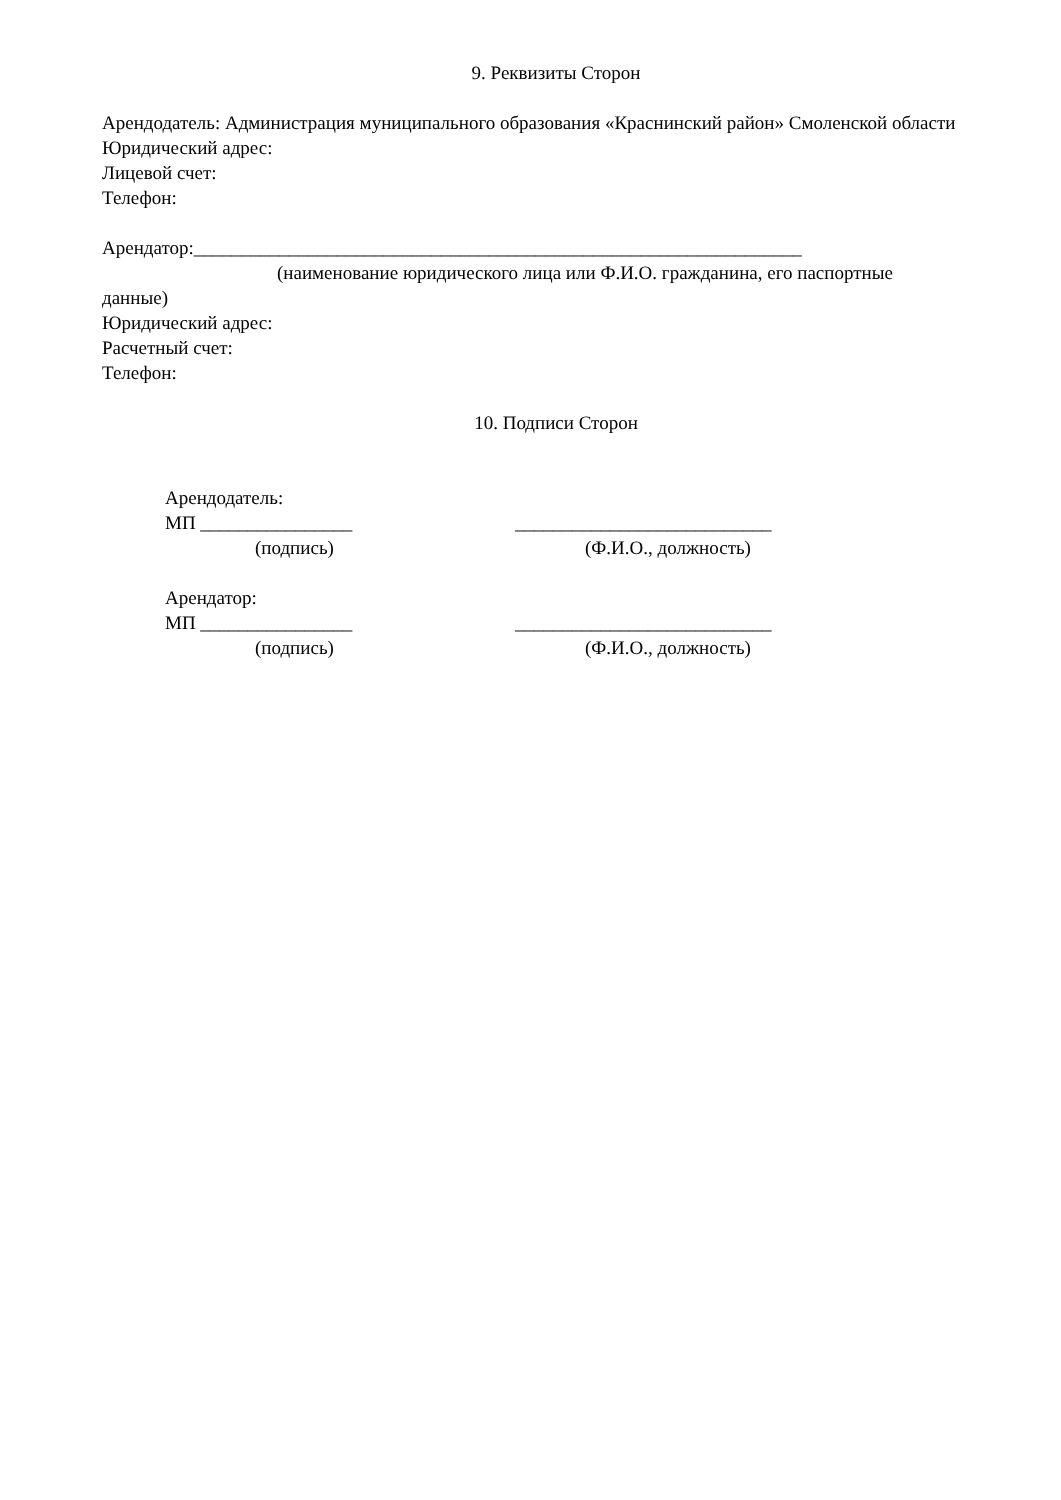9. Реквизиты Сторон
Арендодатель: Администрация муниципального образования «Краснинский район» Смоленской области
Юридический адрес:
Лицевой счет:
Телефон:
Арендатор:________________________________________________________________
(наименование юридического лица или Ф.И.О. гражданина, его паспортные
данные)
Юридический адрес:
Расчетный счет:
Телефон:
10. Подписи Сторон
Арендодатель:
МП ________________ ___________________________
(подпись) (Ф.И.О., должность)
Арендатор:
МП ________________ ___________________________
(подпись) (Ф.И.О., должность)